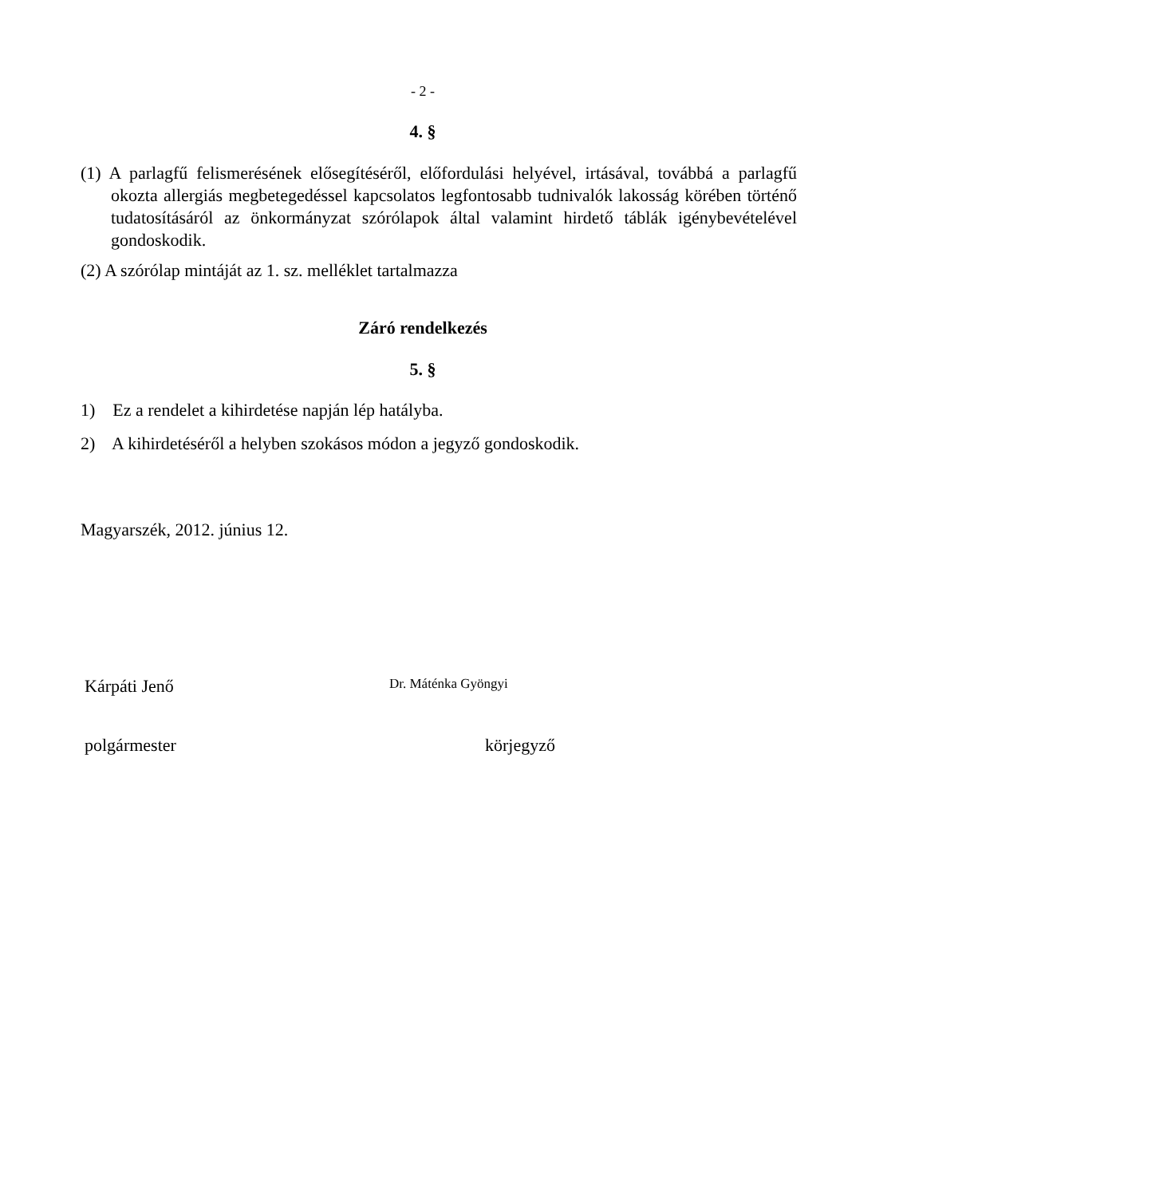- 2 -
4. §
(1) A parlagfű felismerésének elősegítéséről, előfordulási helyével, irtásával, továbbá a parlagfű okozta allergiás megbetegedéssel kapcsolatos legfontosabb tudnivalók lakosság körében történő tudatosításáról az önkormányzat szórólapok által valamint hirdető táblák igénybevételével gondoskodik.
(2) A szórólap mintáját az 1. sz. melléklet tartalmazza
Záró rendelkezés
5. §
1) Ez a rendelet a kihirdetése napján lép hatályba.
2) A kihirdetéséről a helyben szokásos módon a jegyző gondoskodik.
Magyarszék, 2012. június 12.
Kárpáti Jenő Dr. Máténka Gyöngyi
polgármester körjegyző